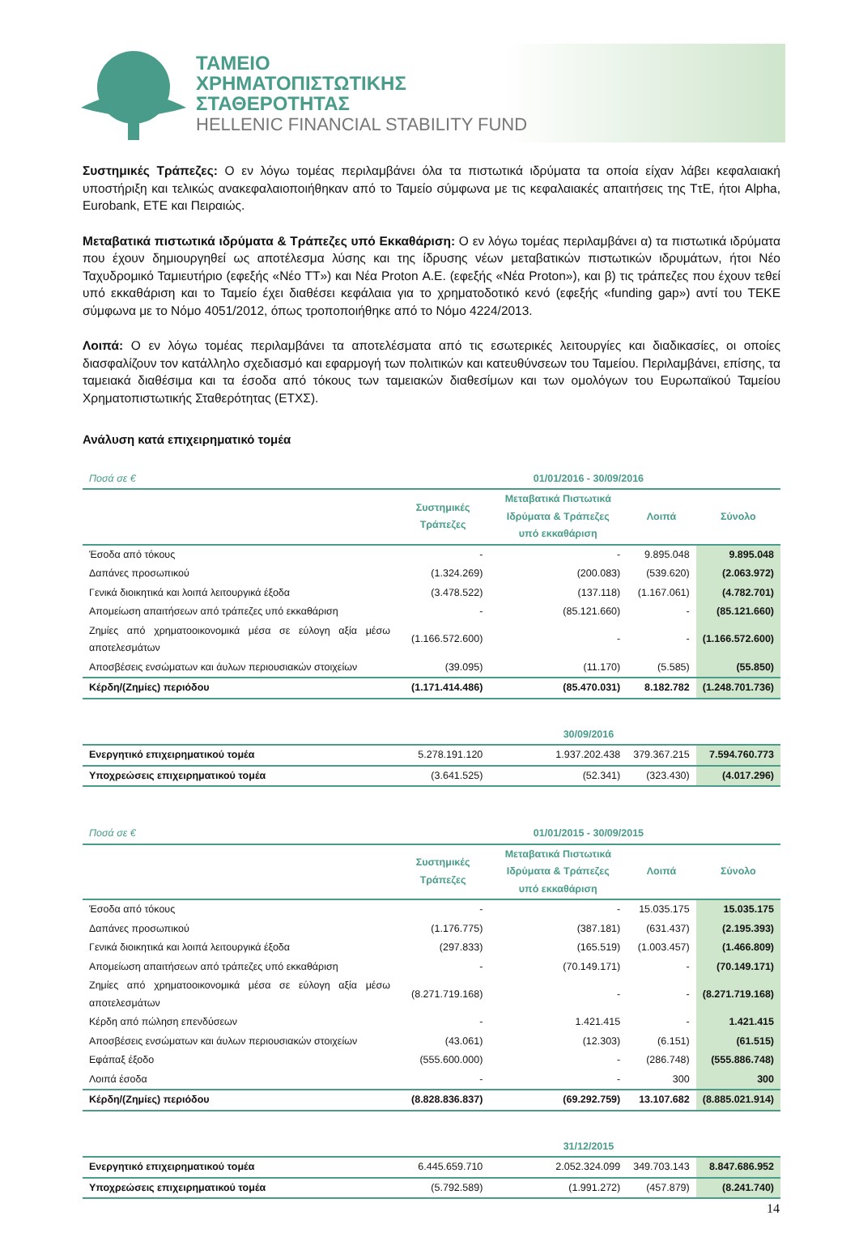ΤΑΜΕΙΟ
ΧΡΗΜΑΤΟΠΙΣΤΩΤΙΚΗΣ
ΣΤΑΘΕΡΟΤΗΤΑΣ
HELLENIC FINANCIAL STABILITY FUND
Συστημικές Τράπεζες: Ο εν λόγω τομέας περιλαμβάνει όλα τα πιστωτικά ιδρύματα τα οποία είχαν λάβει κεφαλαιακή υποστήριξη και τελικώς ανακεφαλαιοποιήθηκαν από το Ταμείο σύμφωνα με τις κεφαλαιακές απαιτήσεις της ΤτΕ, ήτοι Alpha, Eurobank, ΕΤΕ και Πειραιώς.
Μεταβατικά πιστωτικά ιδρύματα & Τράπεζες υπό Εκκαθάριση: Ο εν λόγω τομέας περιλαμβάνει α) τα πιστωτικά ιδρύματα που έχουν δημιουργηθεί ως αποτέλεσμα λύσης και της ίδρυσης νέων μεταβατικών πιστωτικών ιδρυμάτων, ήτοι Νέο Ταχυδρομικό Ταμιευτήριο (εφεξής «Νέο ΤΤ») και Νέα Proton Α.Ε. (εφεξής «Νέα Proton»), και β) τις τράπεζες που έχουν τεθεί υπό εκκαθάριση και το Ταμείο έχει διαθέσει κεφάλαια για το χρηματοδοτικό κενό (εφεξής «funding gap») αντί του ΤΕΚΕ σύμφωνα με το Νόμο 4051/2012, όπως τροποποιήθηκε από το Νόμο 4224/2013.
Λοιπά: Ο εν λόγω τομέας περιλαμβάνει τα αποτελέσματα από τις εσωτερικές λειτουργίες και διαδικασίες, οι οποίες διασφαλίζουν τον κατάλληλο σχεδιασμό και εφαρμογή των πολιτικών και κατευθύνσεων του Ταμείου. Περιλαμβάνει, επίσης, τα ταμειακά διαθέσιμα και τα έσοδα από τόκους των ταμειακών διαθεσίμων και των ομολόγων του Ευρωπαϊκού Ταμείου Χρηματοπιστωτικής Σταθερότητας (ΕΤΧΣ).
Ανάλυση κατά επιχειρηματικό τομέα
| Ποσά σε € | 01/01/2016 - 30/09/2016 | | | |
| | Συστημικές Τράπεζες | Μεταβατικά Πιστωτικά Ιδρύματα & Τράπεζες υπό εκκαθάριση | Λοιπά | Σύνολο |
| Έσοδα από τόκους | - | - | 9.895.048 | 9.895.048 |
| Δαπάνες προσωπικού | (1.324.269) | (200.083) | (539.620) | (2.063.972) |
| Γενικά διοικητικά και λοιπά λειτουργικά έξοδα | (3.478.522) | (137.118) | (1.167.061) | (4.782.701) |
| Απομείωση απαιτήσεων από τράπεζες υπό εκκαθάριση | - | (85.121.660) | - | (85.121.660) |
| Ζημίες από χρηματοοικονομικά μέσα σε εύλογη αξία μέσω αποτελεσμάτων | (1.166.572.600) | - | - | (1.166.572.600) |
| Αποσβέσεις ενσώματων και άυλων περιουσιακών στοιχείων | (39.095) | (11.170) | (5.585) | (55.850) |
| Κέρδη/(Ζημίες) περιόδου | (1.171.414.486) | (85.470.031) | 8.182.782 | (1.248.701.736) |
| | 30/09/2016 | | | |
| Ενεργητικό επιχειρηματικού τομέα | 5.278.191.120 | 1.937.202.438 | 379.367.215 | 7.594.760.773 |
| Υποχρεώσεις επιχειρηματικού τομέα | (3.641.525) | (52.341) | (323.430) | (4.017.296) |
| Ποσά σε € | 01/01/2015 - 30/09/2015 | | | |
| | Συστημικές Τράπεζες | Μεταβατικά Πιστωτικά Ιδρύματα & Τράπεζες υπό εκκαθάριση | Λοιπά | Σύνολο |
| Έσοδα από τόκους | - | - | 15.035.175 | 15.035.175 |
| Δαπάνες προσωπικού | (1.176.775) | (387.181) | (631.437) | (2.195.393) |
| Γενικά διοικητικά και λοιπά λειτουργικά έξοδα | (297.833) | (165.519) | (1.003.457) | (1.466.809) |
| Απομείωση απαιτήσεων από τράπεζες υπό εκκαθάριση | - | (70.149.171) | - | (70.149.171) |
| Ζημίες από χρηματοοικονομικά μέσα σε εύλογη αξία μέσω αποτελεσμάτων | (8.271.719.168) | - | - | (8.271.719.168) |
| Κέρδη από πώληση επενδύσεων | - | 1.421.415 | - | 1.421.415 |
| Αποσβέσεις ενσώματων και άυλων περιουσιακών στοιχείων | (43.061) | (12.303) | (6.151) | (61.515) |
| Εφάπαξ έξοδο | (555.600.000) | - | (286.748) | (555.886.748) |
| Λοιπά έσοδα | - | - | 300 | 300 |
| Κέρδη/(Ζημίες) περιόδου | (8.828.836.837) | (69.292.759) | 13.107.682 | (8.885.021.914) |
| | 31/12/2015 | | | |
| Ενεργητικό επιχειρηματικού τομέα | 6.445.659.710 | 2.052.324.099 | 349.703.143 | 8.847.686.952 |
| Υποχρεώσεις επιχειρηματικού τομέα | (5.792.589) | (1.991.272) | (457.879) | (8.241.740) |
14